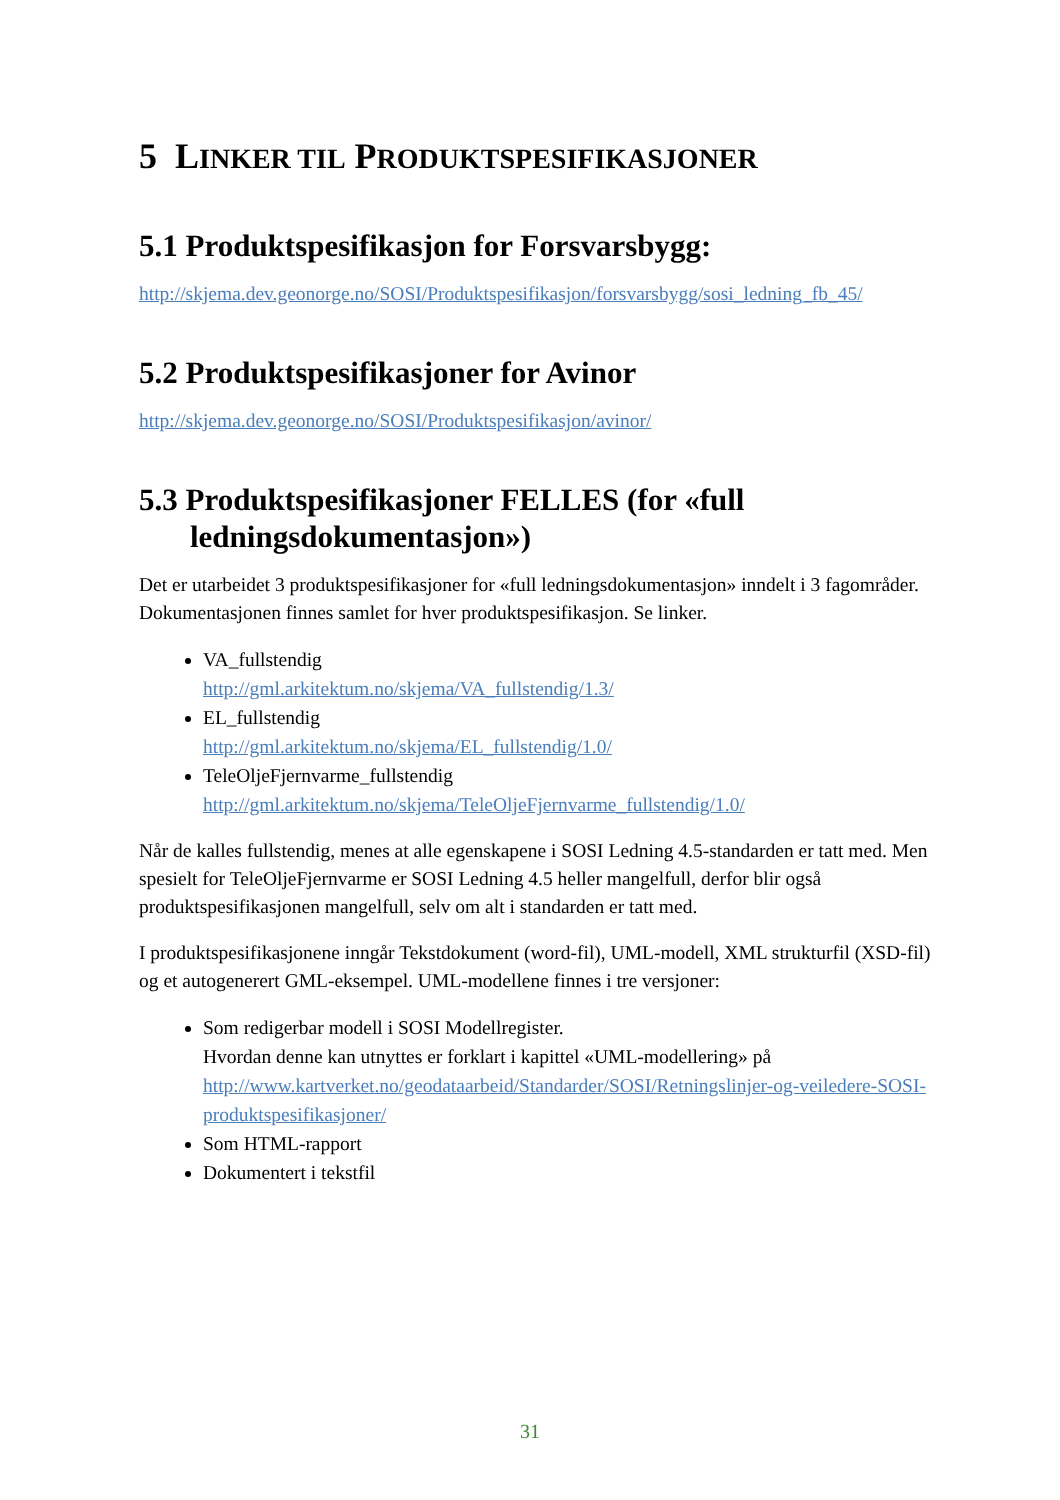5 LINKER TIL PRODUKTSPESIFIKASJONER
5.1 Produktspesifikasjon for Forsvarsbygg:
http://skjema.dev.geonorge.no/SOSI/Produktspesifikasjon/forsvarsbygg/sosi_ledning_fb_45/
5.2 Produktspesifikasjoner for Avinor
http://skjema.dev.geonorge.no/SOSI/Produktspesifikasjon/avinor/
5.3 Produktspesifikasjoner FELLES (for «full
ledningsdokumentasjon»)
Det er utarbeidet 3 produktspesifikasjoner for «full ledningsdokumentasjon» inndelt i 3 fagområder. Dokumentasjonen finnes samlet for hver produktspesifikasjon. Se linker.
VA_fullstendig
http://gml.arkitektum.no/skjema/VA_fullstendig/1.3/
EL_fullstendig
http://gml.arkitektum.no/skjema/EL_fullstendig/1.0/
TeleOljeFjernvarme_fullstendig
http://gml.arkitektum.no/skjema/TeleOljeFjernvarme_fullstendig/1.0/
Når de kalles fullstendig, menes at alle egenskapene i SOSI Ledning 4.5-standarden er tatt med. Men spesielt for TeleOljeFjernvarme er SOSI Ledning 4.5 heller mangelfull, derfor blir også produktspesifikasjonen mangelfull, selv om alt i standarden er tatt med.
I produktspesifikasjonene inngår Tekstdokument (word-fil), UML-modell, XML strukturfil (XSD-fil) og et autogenerert GML-eksempel. UML-modellene finnes i tre versjoner:
Som redigerbar modell i SOSI Modellregister.
Hvordan denne kan utnyttes er forklart i kapittel «UML-modellering» på http://www.kartverket.no/geodataarbeid/Standarder/SOSI/Retningslinjer-og-veiledere-SOSI-produktspesifikasjoner/
Som HTML-rapport
Dokumentert i tekstfil
31